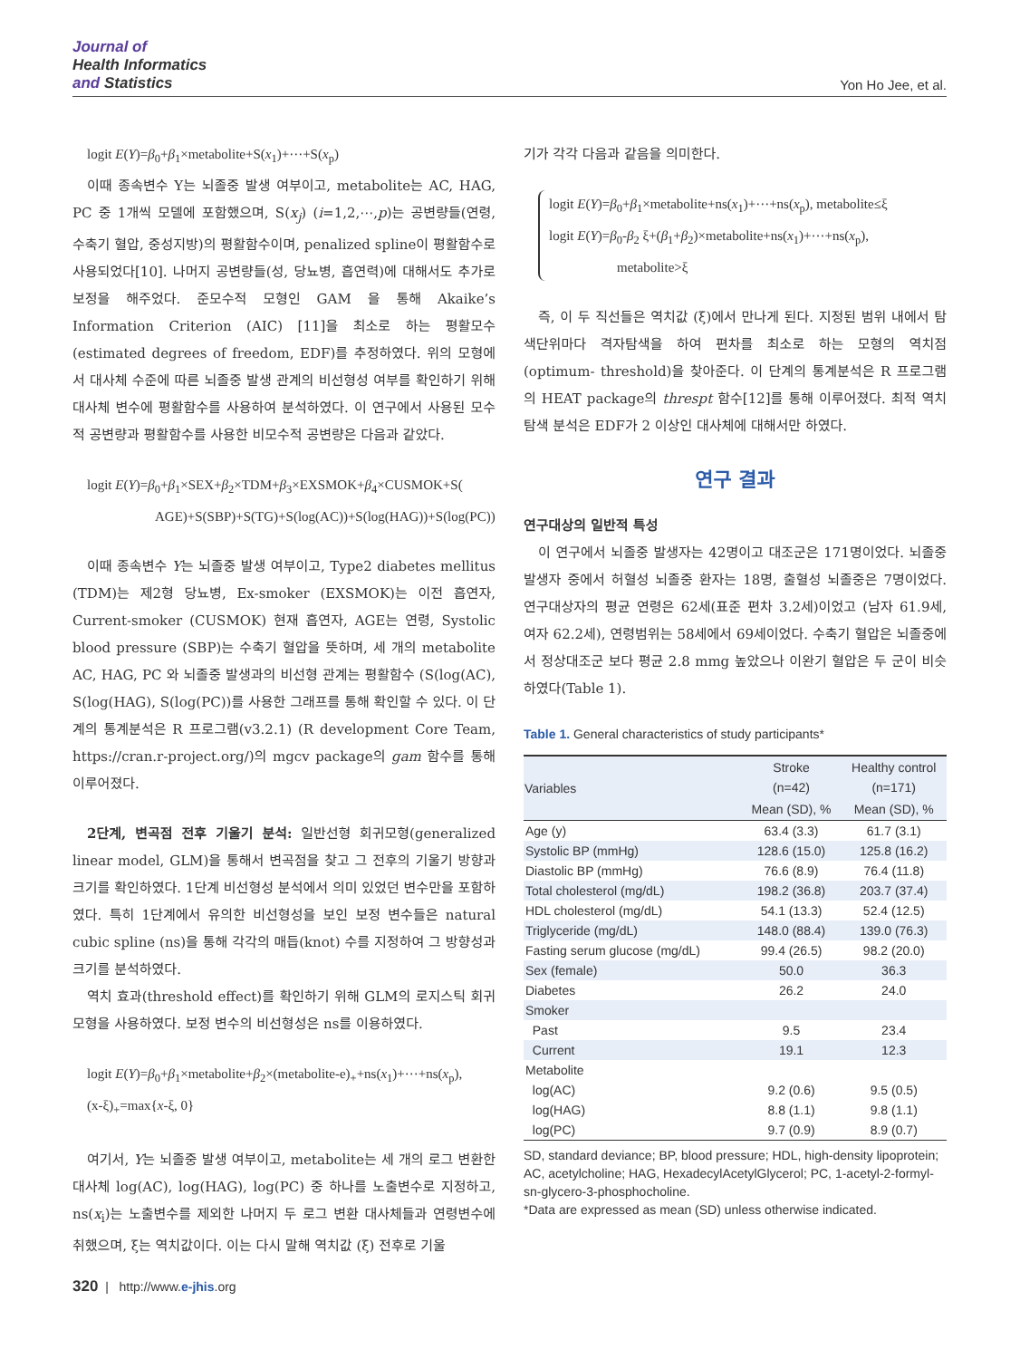Journal of
Health Informatics
and Statistics
Yon Ho Jee, et al.
logit E(Y)=β<sub>0</sub>+β<sub>1</sub>×metabolite+S(x<sub>1</sub>)+⋯+S(x<sub>p</sub>)
이때 종속변수 Y는 뇌졸중 발생 여부이고, metabolite는 AC, HAG, PC 중 1개씩 모델에 포함했으며, S(x<sub>j</sub>) (i=1,2,⋯,p)는 공변량들(연령, 수축기 혈압, 중성지방)의 평활함수이며, penalized spline이 평활함수로 사용되었다[10]. 나머지 공변량들(성, 당뇨병, 흡연력)에 대해서도 추가로 보정을 해주었다. 준모수적 모형인 GAM 을 통해 Akaike’s Information Criterion (AIC) [11]을 최소로 하는 평활모수(estimated degrees of freedom, EDF)를 추정하였다. 위의 모형에서 대사체 수준에 따른 뇌졸중 발생 관계의 비선형성 여부를 확인하기 위해 대사체 변수에 평활함수를 사용하여 분석하였다. 이 연구에서 사용된 모수적 공변량과 평활함수를 사용한 비모수적 공변량은 다음과 같았다.
logit E(Y)=β<sub>0</sub>+β<sub>1</sub>×SEX+β<sub>2</sub>×TDM+β<sub>3</sub>×EXSMOK+β<sub>4</sub>×CUSMOK+S(
AGE)+S(SBP)+S(TG)+S(log(AC))+S(log(HAG))+S(log(PC))
이때 종속변수 Y는 뇌졸중 발생 여부이고, Type2 diabetes mellitus (TDM)는 제2형 당뇨병, Ex-smoker (EXSMOK)는 이전 흡연자, Current-smoker (CUSMOK) 현재 흡연자, AGE는 연령, Systolic blood pressure (SBP)는 수축기 혈압을 뜻하며, 세 개의 metabolite AC, HAG, PC 와 뇌졸중 발생과의 비선형 관계는 평활함수 (S(log(AC), S(log(HAG), S(log(PC))를 사용한 그래프를 통해 확인할 수 있다. 이 단계의 통계분석은 R 프로그램(v3.2.1) (R development Core Team, https://cran.r-project.org/)의 mgcv package의 gam 함수를 통해 이루어졌다.
2단계, 변곡점 전후 기울기 분석: 일반선형 회귀모형(generalized linear model, GLM)을 통해서 변곡점을 찾고 그 전후의 기울기 방향과 크기를 확인하였다. 1단계 비선형성 분석에서 의미 있었던 변수만을 포함하였다. 특히 1단계에서 유의한 비선형성을 보인 보정 변수들은 natural cubic spline (ns)을 통해 각각의 매듭(knot) 수를 지정하여 그 방향성과 크기를 분석하였다.
역치 효과(threshold effect)를 확인하기 위해 GLM의 로지스틱 회귀모형을 사용하였다. 보정 변수의 비선형성은 ns를 이용하였다.
logit E(Y)=β<sub>0</sub>+β<sub>1</sub>×metabolite+β<sub>2</sub>×(metabolite-e)<sub>+</sub>+ns(x<sub>1</sub>)+⋯+ns(x<sub>p</sub>),
(x-ξ)<sub>+</sub>=max{x-ξ, 0}
여기서, Y는 뇌졸중 발생 여부이고, metabolite는 세 개의 로그 변환한 대사체 log(AC), log(HAG), log(PC) 중 하나를 노출변수로 지정하고, ns(x<sub>i</sub>)는 노출변수를 제외한 나머지 두 로그 변환 대사체들과 연령변수에 취했으며, ξ는 역치값이다. 이는 다시 말해 역치값 (ξ) 전후로 기울
기가 각각 다음과 같음을 의미한다.
logit E(Y)=β<sub>0</sub>+β<sub>1</sub>×metabolite+ns(x<sub>1</sub>)+⋯+ns(x<sub>p</sub>), metabolite≤ξ
logit E(Y)=β<sub>0</sub>-β<sub>2</sub> ξ+(β<sub>1</sub>+β<sub>2</sub>)×metabolite+ns(x<sub>1</sub>)+⋯+ns(x<sub>p</sub>),
metabolite>ξ
즉, 이 두 직선들은 역치값 (ξ)에서 만나게 된다. 지정된 범위 내에서 탐색단위마다 격자탐색을 하여 편차를 최소로 하는 모형의 역치점(optimum- threshold)을 찾아준다. 이 단계의 통계분석은 R 프로그램의 HEAT package의 threspt 함수[12]를 통해 이루어졌다. 최적 역치 탐색 분석은 EDF가 2 이상인 대사체에 대해서만 하였다.
연구 결과
연구대상의 일반적 특성
이 연구에서 뇌졸중 발생자는 42명이고 대조군은 171명이었다. 뇌졸중 발생자 중에서 허혈성 뇌졸중 환자는 18명, 출혈성 뇌졸중은 7명이었다. 연구대상자의 평균 연령은 62세(표준 편차 3.2세)이었고 (남자 61.9세, 여자 62.2세), 연령범위는 58세에서 69세이었다. 수축기 혈압은 뇌졸중에서 정상대조군 보다 평균 2.8 mmg 높았으나 이완기 혈압은 두 군이 비슷하였다(Table 1).
Table 1. General characteristics of study participants*
| Variables | Stroke (n=42) | Healthy control (n=171) |
| --- | --- | --- |
| | Mean (SD), % | Mean (SD), % |
| Age (y) | 63.4 (3.3) | 61.7 (3.1) |
| Systolic BP (mmHg) | 128.6 (15.0) | 125.8 (16.2) |
| Diastolic BP (mmHg) | 76.6 (8.9) | 76.4 (11.8) |
| Total cholesterol (mg/dL) | 198.2 (36.8) | 203.7 (37.4) |
| HDL cholesterol (mg/dL) | 54.1 (13.3) | 52.4 (12.5) |
| Triglyceride (mg/dL) | 148.0 (88.4) | 139.0 (76.3) |
| Fasting serum glucose (mg/dL) | 99.4 (26.5) | 98.2 (20.0) |
| Sex (female) | 50.0 | 36.3 |
| Diabetes | 26.2 | 24.0 |
| Smoker | | |
| Past | 9.5 | 23.4 |
| Current | 19.1 | 12.3 |
| Metabolite | | |
| log(AC) | 9.2 (0.6) | 9.5 (0.5) |
| log(HAG) | 8.8 (1.1) | 9.8 (1.1) |
| log(PC) | 9.7 (0.9) | 8.9 (0.7) |
SD, standard deviance; BP, blood pressure; HDL, high-density lipoprotein; AC, acetylcholine; HAG, HexadecylAcetylGlycerol; PC, 1-acetyl-2-formyl-sn-glycero-3-phosphocholine.
*Data are expressed as mean (SD) unless otherwise indicated.
320 | http://www.e-jhis.org